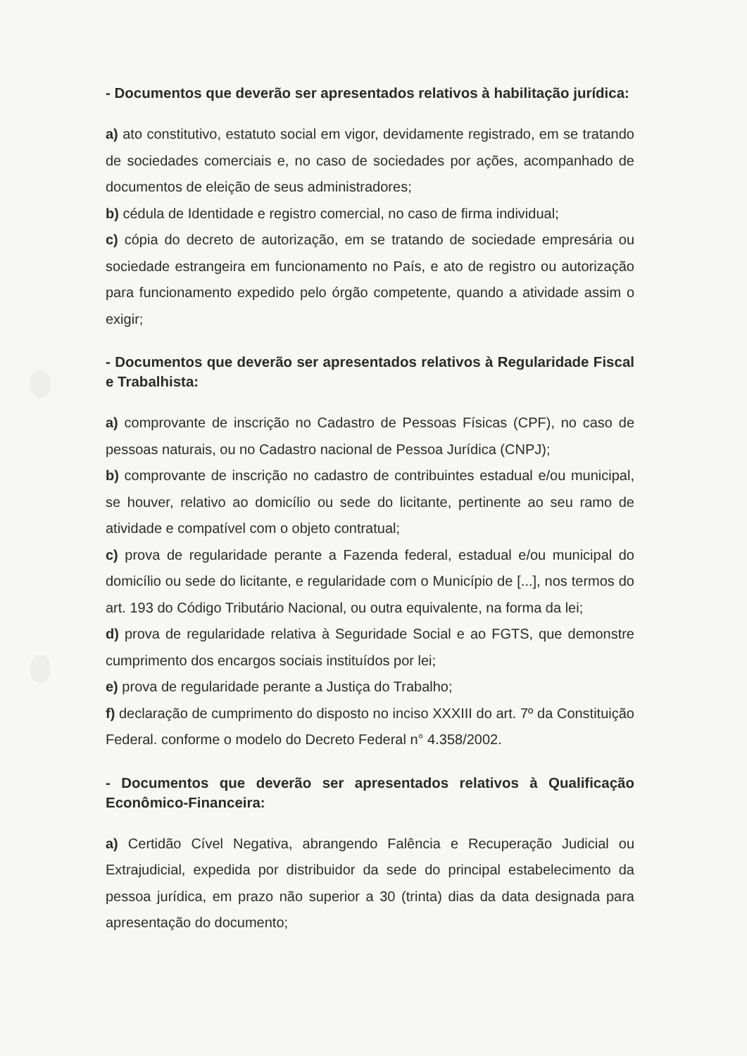- Documentos que deverão ser apresentados relativos à habilitação jurídica:
a) ato constitutivo, estatuto social em vigor, devidamente registrado, em se tratando de sociedades comerciais e, no caso de sociedades por ações, acompanhado de documentos de eleição de seus administradores;
b) cédula de Identidade e registro comercial, no caso de firma individual;
c) cópia do decreto de autorização, em se tratando de sociedade empresária ou sociedade estrangeira em funcionamento no País, e ato de registro ou autorização para funcionamento expedido pelo órgão competente, quando a atividade assim o exigir;
- Documentos que deverão ser apresentados relativos à Regularidade Fiscal e Trabalhista:
a) comprovante de inscrição no Cadastro de Pessoas Físicas (CPF), no caso de pessoas naturais, ou no Cadastro nacional de Pessoa Jurídica (CNPJ);
b) comprovante de inscrição no cadastro de contribuintes estadual e/ou municipal, se houver, relativo ao domicílio ou sede do licitante, pertinente ao seu ramo de atividade e compatível com o objeto contratual;
c) prova de regularidade perante a Fazenda federal, estadual e/ou municipal do domicílio ou sede do licitante, e regularidade com o Município de [...], nos termos do art. 193 do Código Tributário Nacional, ou outra equivalente, na forma da lei;
d) prova de regularidade relativa à Seguridade Social e ao FGTS, que demonstre cumprimento dos encargos sociais instituídos por lei;
e) prova de regularidade perante a Justiça do Trabalho;
f) declaração de cumprimento do disposto no inciso XXXIII do art. 7º da Constituição Federal. conforme o modelo do Decreto Federal n° 4.358/2002.
- Documentos que deverão ser apresentados relativos à Qualificação Econômico-Financeira:
a) Certidão Cível Negativa, abrangendo Falência e Recuperação Judicial ou Extrajudicial, expedida por distribuidor da sede do principal estabelecimento da pessoa jurídica, em prazo não superior a 30 (trinta) dias da data designada para apresentação do documento;